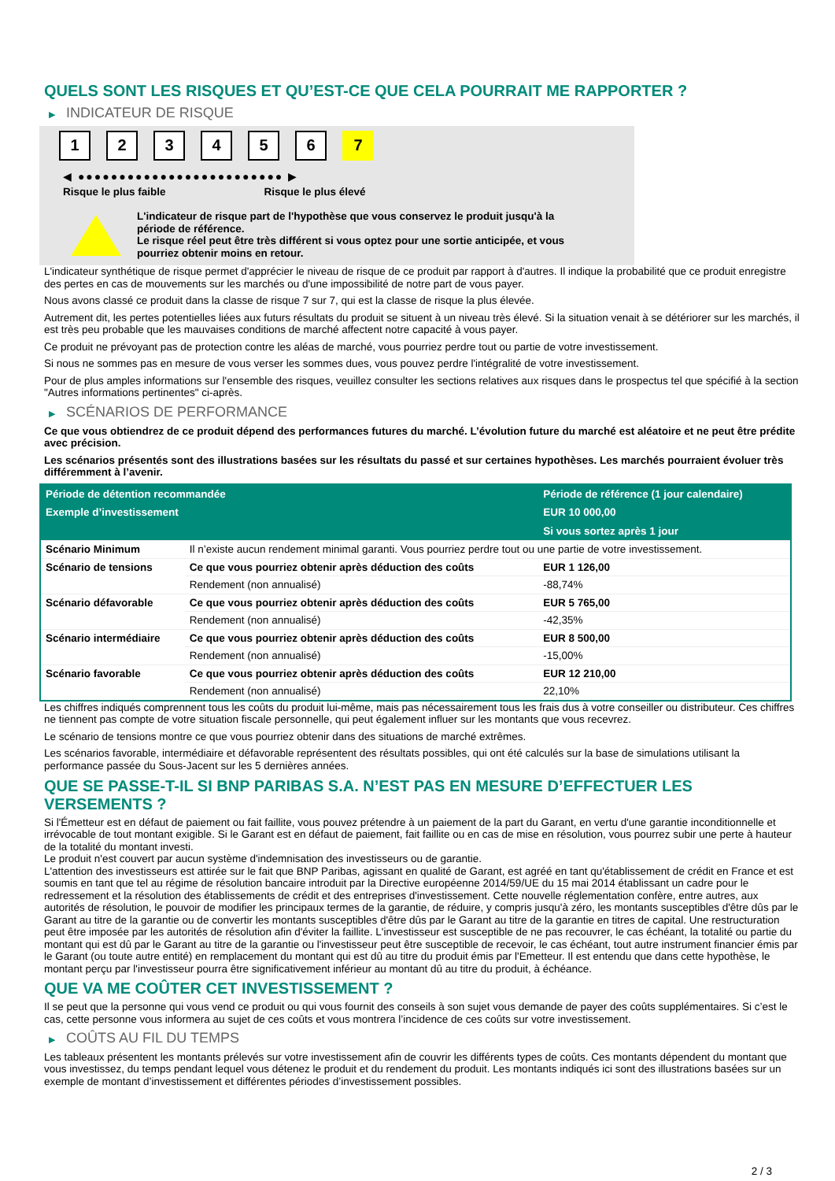QUELS SONT LES RISQUES ET QU’EST-CE QUE CELA POURRAIT ME RAPPORTER ?
▶ INDICATEUR DE RISQUE
1 2 3 4 5 6 7
◀ ●●●●●●●●●●●●●●●●●●●●●●●●● ▶
Risque le plus faible Risque le plus élevé
L'indicateur de risque part de l'hypothèse que vous conservez le produit jusqu'à la période de référence.
Le risque réel peut être très différent si vous optez pour une sortie anticipée, et vous pourriez obtenir moins en retour.
L'indicateur synthétique de risque permet d'apprécier le niveau de risque de ce produit par rapport à d'autres. Il indique la probabilité que ce produit enregistre des pertes en cas de mouvements sur les marchés ou d'une impossibilité de notre part de vous payer.
Nous avons classé ce produit dans la classe de risque 7 sur 7, qui est la classe de risque la plus élevée.
Autrement dit, les pertes potentielles liées aux futurs résultats du produit se situent à un niveau très élevé. Si la situation venait à se détériorer sur les marchés, il est très peu probable que les mauvaises conditions de marché affectent notre capacité à vous payer.
Ce produit ne prévoyant pas de protection contre les aléas de marché, vous pourriez perdre tout ou partie de votre investissement.
Si nous ne sommes pas en mesure de vous verser les sommes dues, vous pouvez perdre l'intégralité de votre investissement.
Pour de plus amples informations sur l'ensemble des risques, veuillez consulter les sections relatives aux risques dans le prospectus tel que spécifié à la section "Autres informations pertinentes" ci-après.
▶ SCÉNARIOS DE PERFORMANCE
Ce que vous obtiendrez de ce produit dépend des performances futures du marché. L’évolution future du marché est aléatoire et ne peut être prédite avec précision.
Les scénarios présentés sont des illustrations basées sur les résultats du passé et sur certaines hypothèses. Les marchés pourraient évoluer très différemment à l’avenir.
| Période de détention recommandée | | Période de référence (1 jour calendaire) |
| --- | --- | --- |
| Exemple d’investissement | | EUR 10 000,00 |
| | | Si vous sortez après 1 jour |
| Scénario Minimum | Il n’existe aucun rendement minimal garanti. Vous pourriez perdre tout ou une partie de votre investissement. | |
| Scénario de tensions | Ce que vous pourriez obtenir après déduction des coûts | EUR 1 126,00 |
| | Rendement (non annualisé) | -88,74% |
| Scénario défavorable | Ce que vous pourriez obtenir après déduction des coûts | EUR 5 765,00 |
| | Rendement (non annualisé) | -42,35% |
| Scénario intermédiaire | Ce que vous pourriez obtenir après déduction des coûts | EUR 8 500,00 |
| | Rendement (non annualisé) | -15,00% |
| Scénario favorable | Ce que vous pourriez obtenir après déduction des coûts | EUR 12 210,00 |
| | Rendement (non annualisé) | 22,10% |
Les chiffres indiqués comprennent tous les coûts du produit lui-même, mais pas nécessairement tous les frais dus à votre conseiller ou distributeur. Ces chiffres ne tiennent pas compte de votre situation fiscale personnelle, qui peut également influer sur les montants que vous recevrez.
Le scénario de tensions montre ce que vous pourriez obtenir dans des situations de marché extrêmes.
Les scénarios favorable, intermédiaire et défavorable représentent des résultats possibles, qui ont été calculés sur la base de simulations utilisant la performance passée du Sous-Jacent sur les 5 dernières années.
QUE SE PASSE-T-IL SI BNP PARIBAS S.A. N’EST PAS EN MESURE D’EFFECTUER LES VERSEMENTS ?
Si l'Émetteur est en défaut de paiement ou fait faillite, vous pouvez prétendre à un paiement de la part du Garant, en vertu d'une garantie inconditionnelle et irrévocable de tout montant exigible. Si le Garant est en défaut de paiement, fait faillite ou en cas de mise en résolution, vous pourrez subir une perte à hauteur de la totalité du montant investi.
Le produit n'est couvert par aucun système d'indemnisation des investisseurs ou de garantie.
L'attention des investisseurs est attirée sur le fait que BNP Paribas, agissant en qualité de Garant, est agréé en tant qu'établissement de crédit en France et est soumis en tant que tel au régime de résolution bancaire introduit par la Directive européenne 2014/59/UE du 15 mai 2014 établissant un cadre pour le redressement et la résolution des établissements de crédit et des entreprises d'investissement. Cette nouvelle réglementation confère, entre autres, aux autorités de résolution, le pouvoir de modifier les principaux termes de la garantie, de réduire, y compris jusqu'à zéro, les montants susceptibles d'être dûs par le Garant au titre de la garantie ou de convertir les montants susceptibles d'être dûs par le Garant au titre de la garantie en titres de capital. Une restructuration peut être imposée par les autorités de résolution afin d'éviter la faillite. L'investisseur est susceptible de ne pas recouvrer, le cas échéant, la totalité ou partie du montant qui est dû par le Garant au titre de la garantie ou l'investisseur peut être susceptible de recevoir, le cas échéant, tout autre instrument financier émis par le Garant (ou toute autre entité) en remplacement du montant qui est dû au titre du produit émis par l'Emetteur. Il est entendu que dans cette hypothèse, le montant perçu par l'investisseur pourra être significativement inférieur au montant dû au titre du produit, à échéance.
QUE VA ME COÛTER CET INVESTISSEMENT ?
Il se peut que la personne qui vous vend ce produit ou qui vous fournit des conseils à son sujet vous demande de payer des coûts supplémentaires. Si c’est le cas, cette personne vous informera au sujet de ces coûts et vous montrera l’incidence de ces coûts sur votre investissement.
▶ COÛTS AU FIL DU TEMPS
Les tableaux présentent les montants prélevés sur votre investissement afin de couvrir les différents types de coûts. Ces montants dépendent du montant que vous investissez, du temps pendant lequel vous détenez le produit et du rendement du produit. Les montants indiqués ici sont des illustrations basées sur un exemple de montant d’investissement et différentes périodes d’investissement possibles.
2 / 3